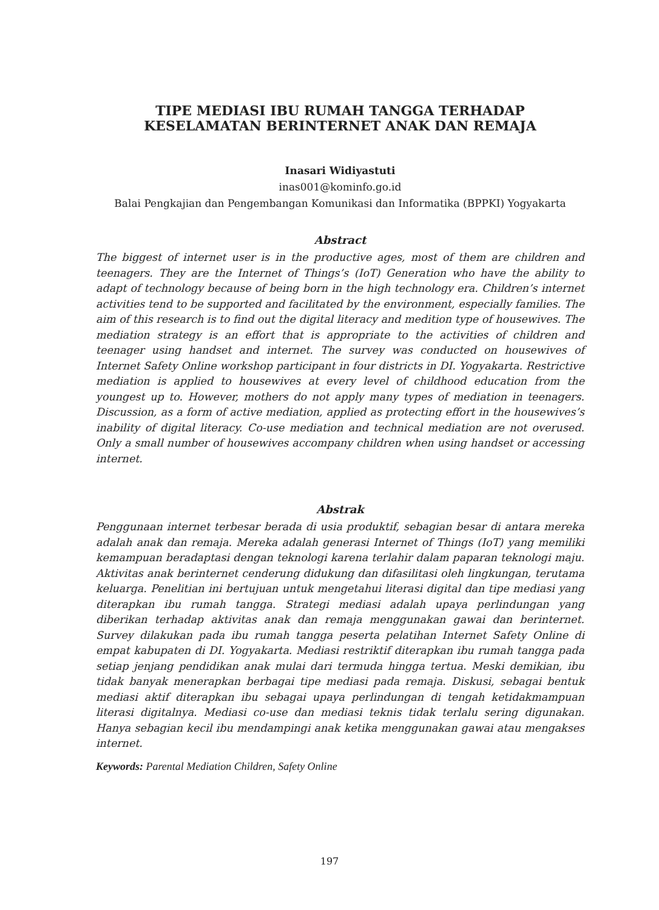TIPE MEDIASI IBU RUMAH TANGGA TERHADAP KESELAMATAN BERINTERNET ANAK DAN REMAJA
Inasari Widiyastuti
inas001@kominfo.go.id
Balai Pengkajian dan Pengembangan Komunikasi dan Informatika (BPPKI) Yogyakarta
Abstract
The biggest of internet user is in the productive ages, most of them are children and teenagers. They are the Internet of Things’s (IoT) Generation who have the ability to adapt of technology because of being born in the high technology era. Children’s internet activities tend to be supported and facilitated by the environment, especially families. The aim of this research is to find out the digital literacy and medition type of housewives. The mediation strategy is an effort that is appropriate to the activities of children and teenager using handset and internet. The survey was conducted on housewives of Internet Safety Online workshop participant in four districts in DI. Yogyakarta. Restrictive mediation is applied to housewives at every level of childhood education from the youngest up to. However, mothers do not apply many types of mediation in teenagers. Discussion, as a form of active mediation, applied as protecting effort in the housewives’s inability of digital literacy. Co-use mediation and technical mediation are not overused. Only a small number of housewives accompany children when using handset or accessing internet.
Abstrak
Penggunaan internet terbesar berada di usia produktif, sebagian besar di antara mereka adalah anak dan remaja. Mereka adalah generasi Internet of Things (IoT) yang memiliki kemampuan beradaptasi dengan teknologi karena terlahir dalam paparan teknologi maju. Aktivitas anak berinternet cenderung didukung dan difasilitasi oleh lingkungan, terutama keluarga. Penelitian ini bertujuan untuk mengetahui literasi digital dan tipe mediasi yang diterapkan ibu rumah tangga. Strategi mediasi adalah upaya perlindungan yang diberikan terhadap aktivitas anak dan remaja menggunakan gawai dan berinternet. Survey dilakukan pada ibu rumah tangga peserta pelatihan Internet Safety Online di empat kabupaten di DI. Yogyakarta. Mediasi restriktif diterapkan ibu rumah tangga pada setiap jenjang pendidikan anak mulai dari termuda hingga tertua. Meski demikian, ibu tidak banyak menerapkan berbagai tipe mediasi pada remaja. Diskusi, sebagai bentuk mediasi aktif diterapkan ibu sebagai upaya perlindungan di tengah ketidakmampuan literasi digitalnya. Mediasi co-use dan mediasi teknis tidak terlalu sering digunakan. Hanya sebagian kecil ibu mendampingi anak ketika menggunakan gawai atau mengakses internet.
Keywords: Parental Mediation Children, Safety Online
197